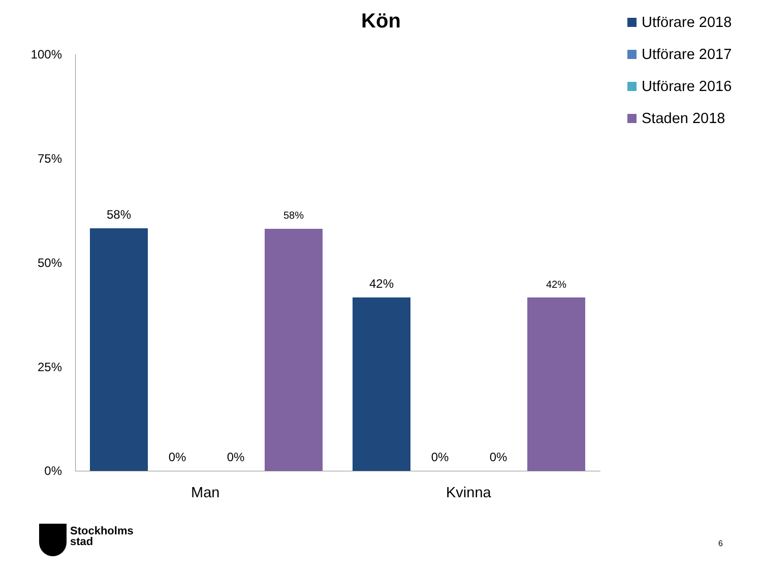Kön
Utförare 2018
Utförare 2017
Utförare 2016
Staden 2018
100%
75%
50%
25%
0%
58%
0% 0%
58%
42%
0% 0%
42%
Man Kvinna
Stockholms
stad
6